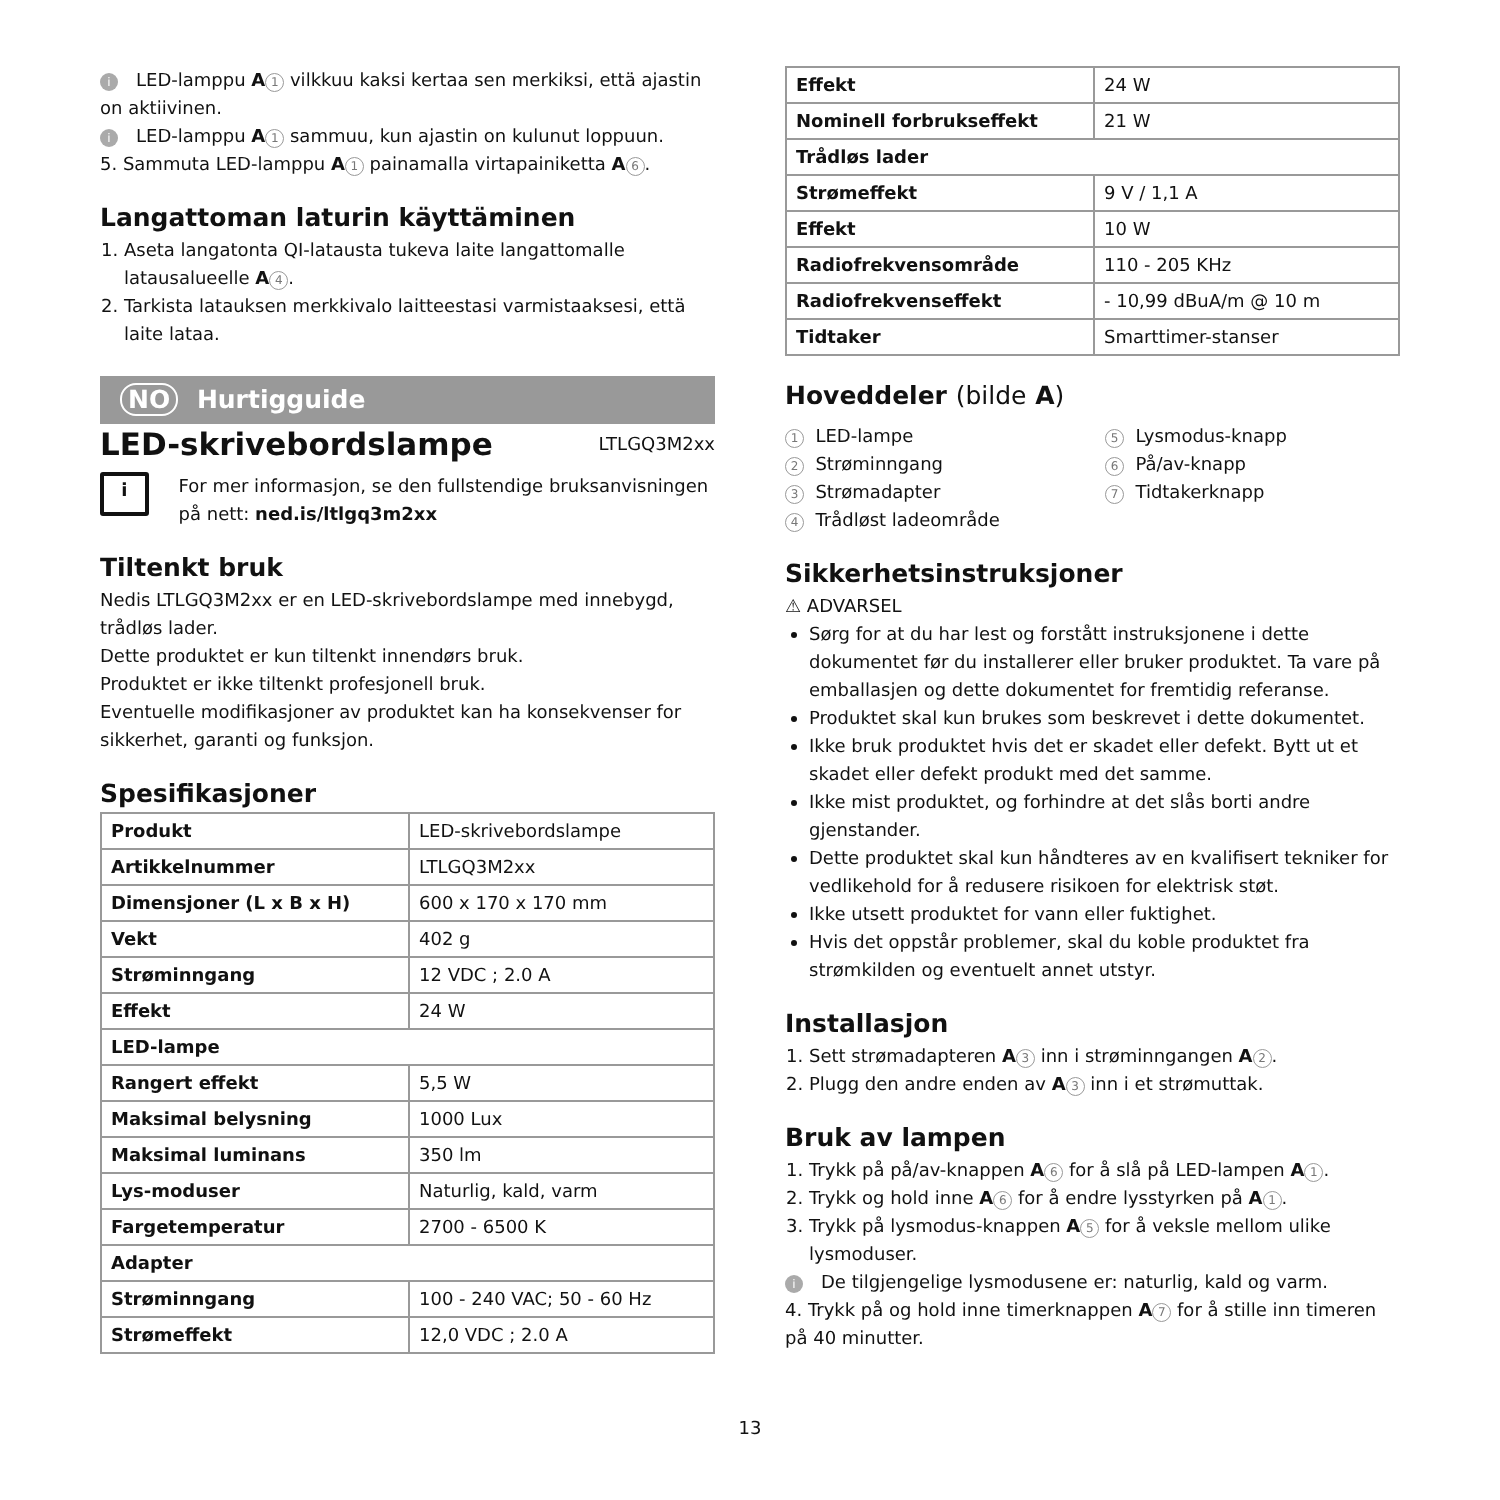i LED-lamppu A 1 vilkkuu kaksi kertaa sen merkiksi, että ajastin on aktiivinen.
i LED-lamppu A 1 sammuu, kun ajastin on kulunut loppuun.
5. Sammuta LED-lamppu A 1 painamalla virtapainiketta A 6.
Langattoman laturin käyttäminen
1. Aseta langatonta QI-latausta tukeva laite langattomalle latausalueelle A 4.
2. Tarkista latauksen merkkivalo laitteestasi varmistaaksesi, että laite lataa.
NO Hurtigguide
LED-skrivebordslampe
LTLGQ3M2xx
i
For mer informasjon, se den fullstendige bruksanvisningen på nett: ned.is/ltlgq3m2xx
Tiltenkt bruk
Nedis LTLGQ3M2xx er en LED-skrivebordslampe med innebygd, trådløs lader.
Dette produktet er kun tiltenkt innendørs bruk.
Produktet er ikke tiltenkt profesjonell bruk.
Eventuelle modifikasjoner av produktet kan ha konsekvenser for sikkerhet, garanti og funksjon.
Spesifikasjoner
| Produkt | LED-skrivebordslampe |
| Artikkelnummer | LTLGQ3M2xx |
| Dimensjoner (L x B x H) | 600 x 170 x 170 mm |
| Vekt | 402 g |
| Strøminngang | 12 VDC ; 2.0 A |
| Effekt | 24 W |
| LED-lampe | |
| Rangert effekt | 5,5 W |
| Maksimal belysning | 1000 Lux |
| Maksimal luminans | 350 lm |
| Lys-moduser | Naturlig, kald, varm |
| Fargetemperatur | 2700 - 6500 K |
| Adapter | |
| Strøminngang | 100 - 240 VAC; 50 - 60 Hz |
| Strømeffekt | 12,0 VDC ; 2.0 A |
| Effekt | 24 W |
| Nominell forbrukseffekt | 21 W |
| Trådløs lader | |
| Strømeffekt | 9 V / 1,1 A |
| Effekt | 10 W |
| Radiofrekvensområde | 110 - 205 KHz |
| Radiofrekvenseffekt | - 10,99 dBuA/m @ 10 m |
| Tidtaker | Smarttimer-stanser |
Hoveddeler (bilde A)
1 LED-lampe
2 Strøminngang
3 Strømadapter
4 Trådløst ladeområde
5 Lysmodus-knapp
6 På/av-knapp
7 Tidtakerknapp
Sikkerhetsinstruksjoner
⚠ ADVARSEL
Sørg for at du har lest og forstått instruksjonene i dette dokumentet før du installerer eller bruker produktet. Ta vare på emballasjen og dette dokumentet for fremtidig referanse.
Produktet skal kun brukes som beskrevet i dette dokumentet.
Ikke bruk produktet hvis det er skadet eller defekt. Bytt ut et skadet eller defekt produkt med det samme.
Ikke mist produktet, og forhindre at det slås borti andre gjenstander.
Dette produktet skal kun håndteres av en kvalifisert tekniker for vedlikehold for å redusere risikoen for elektrisk støt.
Ikke utsett produktet for vann eller fuktighet.
Hvis det oppstår problemer, skal du koble produktet fra strømkilden og eventuelt annet utstyr.
Installasjon
1. Sett strømadapteren A 3 inn i strøminngangen A 2.
2. Plugg den andre enden av A 3 inn i et strømuttak.
Bruk av lampen
1. Trykk på på/av-knappen A 6 for å slå på LED-lampen A 1.
2. Trykk og hold inne A 6 for å endre lysstyrken på A 1.
3. Trykk på lysmodus-knappen A 5 for å veksle mellom ulike lysmoduser.
i De tilgjengelige lysmodusene er: naturlig, kald og varm.
4. Trykk på og hold inne timerknappen A 7 for å stille inn timeren på 40 minutter.
13